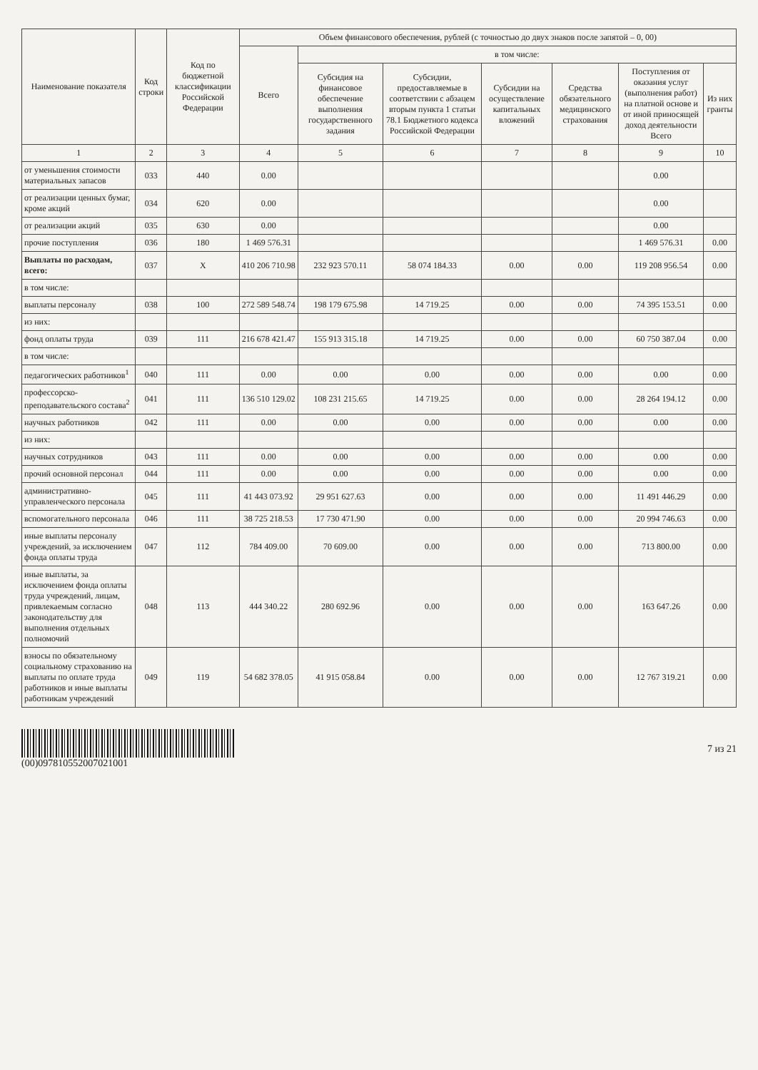| Наименование показателя | Код строки | Код по бюджетной классификации Российской Федерации | Объем финансового обеспечения, рублей (с точностью до двух знаков после запятой – 0, 00) | | | | | | |
| --- | --- | --- | --- | --- | --- | --- | --- | --- | --- |
| | | | Всего | в том числе: | | | | | |
| | | | | Субсидия на финансовое обеспечение выполнения государственного задания | Субсидии, предоставляемые в соответствии с абзацем вторым пункта 1 статьи 78.1 Бюджетного кодекса Российской Федерации | Субсидии на осуществление капитальных вложений | Средства обязательного медицинского страхования | Поступления от оказания услуг (выполнения работ) на платной основе и от иной приносящей доход деятельности Всего | Из них гранты |
| 1 | 2 | 3 | 4 | 5 | 6 | 7 | 8 | 9 | 10 |
| от уменьшения стоимости материальных запасов | 033 | 440 | 0.00 | | | | | 0.00 | |
| от реализации ценных бумаг, кроме акций | 034 | 620 | 0.00 | | | | | 0.00 | |
| от реализации акций | 035 | 630 | 0.00 | | | | | 0.00 | |
| прочие поступления | 036 | 180 | 1 469 576.31 | | | | | 1 469 576.31 | 0.00 |
| Выплаты по расходам, всего: | 037 | X | 410 206 710.98 | 232 923 570.11 | 58 074 184.33 | 0.00 | 0.00 | 119 208 956.54 | 0.00 |
| в том числе: | | | | | | | | | |
| выплаты персоналу | 038 | 100 | 272 589 548.74 | 198 179 675.98 | 14 719.25 | 0.00 | 0.00 | 74 395 153.51 | 0.00 |
| из них: | | | | | | | | | |
| фонд оплаты труда | 039 | 111 | 216 678 421.47 | 155 913 315.18 | 14 719.25 | 0.00 | 0.00 | 60 750 387.04 | 0.00 |
| в том числе: | | | | | | | | | |
| педагогических работников<sup>1</sup> | 040 | 111 | 0.00 | 0.00 | 0.00 | 0.00 | 0.00 | 0.00 | 0.00 |
| профессорско-преподавательского состава<sup>2</sup> | 041 | 111 | 136 510 129.02 | 108 231 215.65 | 14 719.25 | 0.00 | 0.00 | 28 264 194.12 | 0.00 |
| научных работников | 042 | 111 | 0.00 | 0.00 | 0.00 | 0.00 | 0.00 | 0.00 | 0.00 |
| из них: | | | | | | | | | |
| научных сотрудников | 043 | 111 | 0.00 | 0.00 | 0.00 | 0.00 | 0.00 | 0.00 | 0.00 |
| прочий основной персонал | 044 | 111 | 0.00 | 0.00 | 0.00 | 0.00 | 0.00 | 0.00 | 0.00 |
| административно-управленческого персонала | 045 | 111 | 41 443 073.92 | 29 951 627.63 | 0.00 | 0.00 | 0.00 | 11 491 446.29 | 0.00 |
| вспомогательного персонала | 046 | 111 | 38 725 218.53 | 17 730 471.90 | 0.00 | 0.00 | 0.00 | 20 994 746.63 | 0.00 |
| иные выплаты персоналу учреждений, за исключением фонда оплаты труда | 047 | 112 | 784 409.00 | 70 609.00 | 0.00 | 0.00 | 0.00 | 713 800.00 | 0.00 |
| иные выплаты, за исключением фонда оплаты труда учреждений, лицам, привлекаемым согласно законодательству для выполнения отдельных полномочий | 048 | 113 | 444 340.22 | 280 692.96 | 0.00 | 0.00 | 0.00 | 163 647.26 | 0.00 |
| взносы по обязательному социальному страхованию на выплаты по оплате труда работников и иные выплаты работникам учреждений | 049 | 119 | 54 682 378.05 | 41 915 058.84 | 0.00 | 0.00 | 0.00 | 12 767 319.21 | 0.00 |
(00)097810552007021001 7 из 21